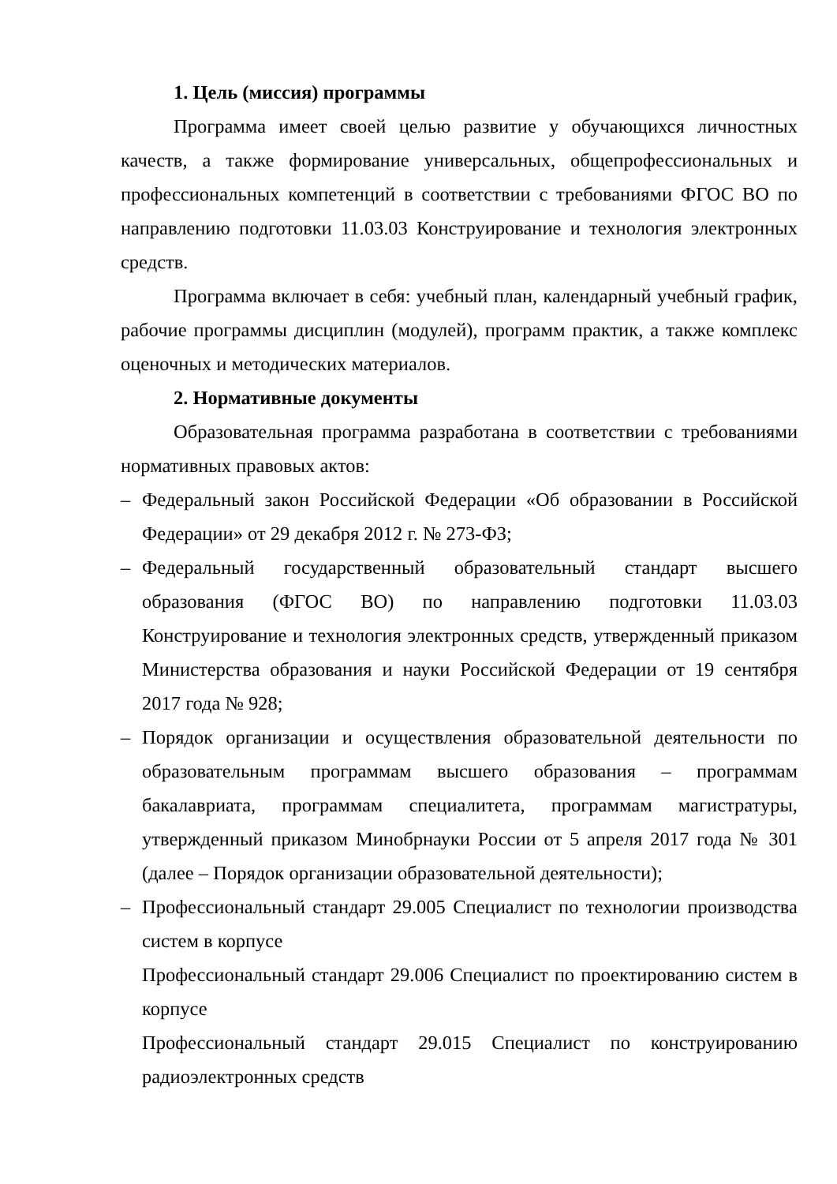1. Цель (миссия) программы
Программа имеет своей целью развитие у обучающихся личностных качеств, а также формирование универсальных, общепрофессиональных и профессиональных компетенций в соответствии с требованиями ФГОС ВО по направлению подготовки 11.03.03 Конструирование и технология электронных средств.
Программа включает в себя: учебный план, календарный учебный график, рабочие программы дисциплин (модулей), программ практик, а также комплекс оценочных и методических материалов.
2. Нормативные документы
Образовательная программа разработана в соответствии с требованиями нормативных правовых актов:
– Федеральный закон Российской Федерации «Об образовании в Российской Федерации» от 29 декабря 2012 г. № 273-ФЗ;
– Федеральный государственный образовательный стандарт высшего образования (ФГОС ВО) по направлению подготовки 11.03.03 Конструирование и технология электронных средств, утвержденный приказом Министерства образования и науки Российской Федерации от 19 сентября 2017 года № 928;
– Порядок организации и осуществления образовательной деятельности по образовательным программам высшего образования – программам бакалавриата, программам специалитета, программам магистратуры, утвержденный приказом Минобрнауки России от 5 апреля 2017 года № 301 (далее – Порядок организации образовательной деятельности);
– Профессиональный стандарт 29.005 Специалист по технологии производства систем в корпусе
Профессиональный стандарт 29.006 Специалист по проектированию систем в корпусе
Профессиональный стандарт 29.015 Специалист по конструированию радиоэлектронных средств